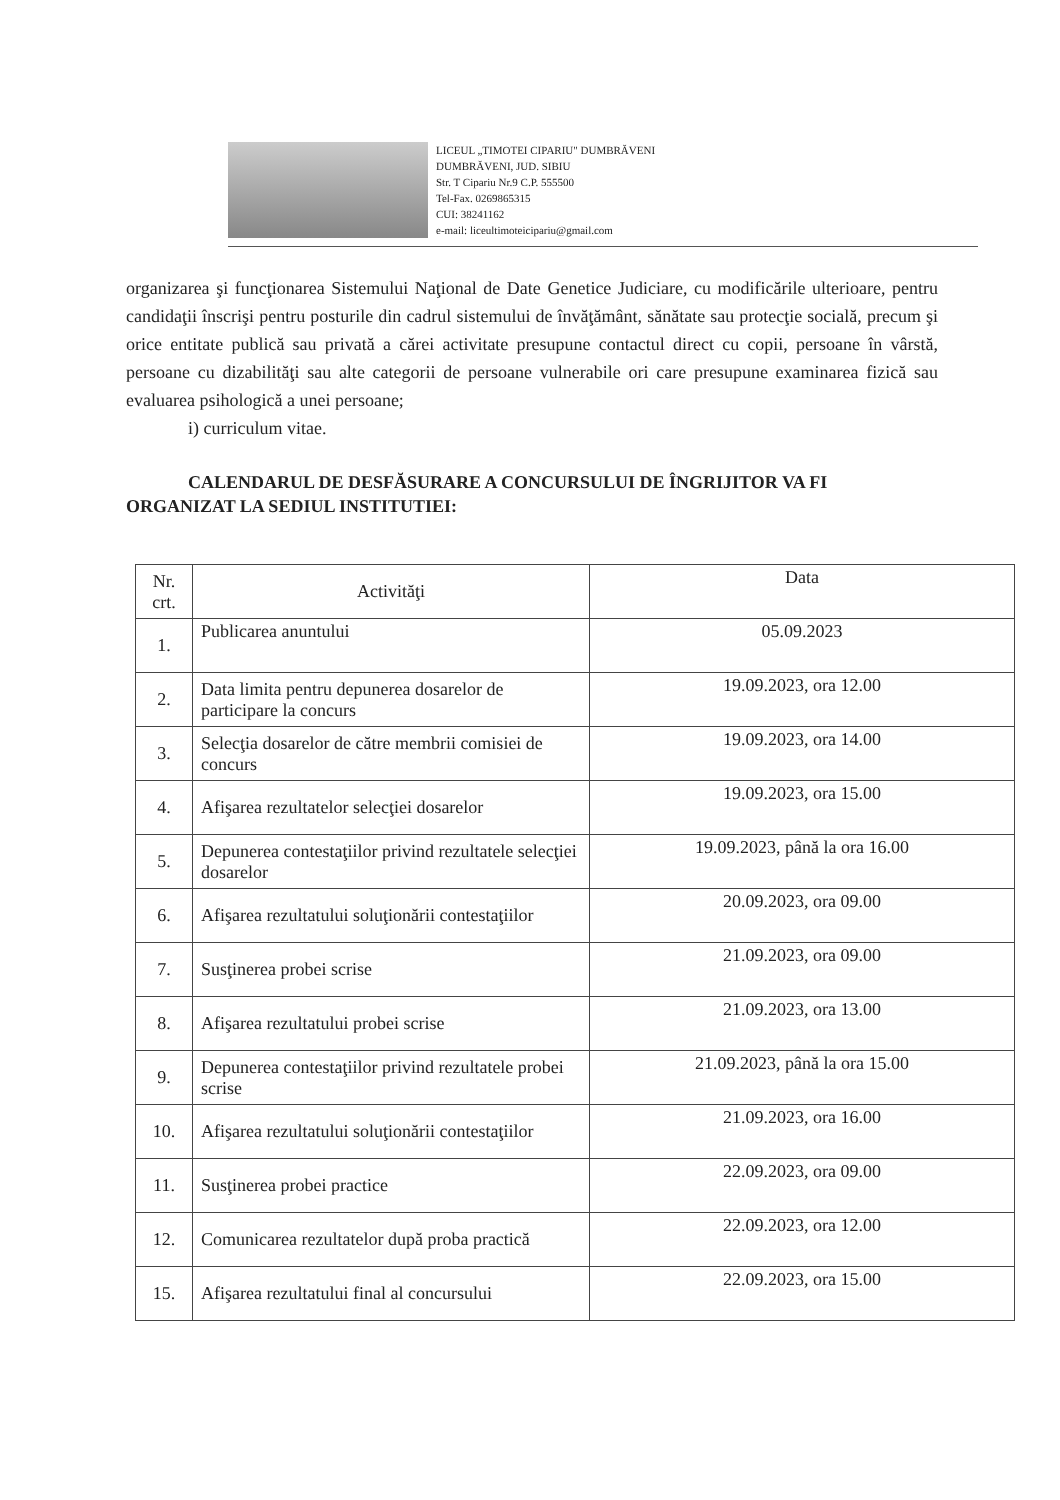LICEUL „TIMOTEI CIPARIU" DUMBRĂVENI
DUMBRĂVENI, JUD. SIBIU
Str. T Cipariu Nr.9 C.P. 555500
Tel-Fax. 0269865315
CUI: 38241162
e-mail: liceultimoteicipariu@gmail.com
organizarea şi funcţionarea Sistemului Naţional de Date Genetice Judiciare, cu modificările ulterioare, pentru candidaţii înscrişi pentru posturile din cadrul sistemului de învăţământ, sănătate sau protecţie socială, precum şi orice entitate publică sau privată a cărei activitate presupune contactul direct cu copii, persoane în vârstă, persoane cu dizabilităţi sau alte categorii de persoane vulnerabile ori care presupune examinarea fizică sau evaluarea psihologică a unei persoane;
i) curriculum vitae.
CALENDARUL DE DESFĂSURARE A CONCURSULUI DE ÎNGRIJITOR VA FI ORGANIZAT LA SEDIUL INSTITUTIEI:
| Nr. crt. | Activităţi | Data |
| --- | --- | --- |
| 1. | Publicarea anuntului | 05.09.2023 |
| 2. | Data limita pentru depunerea dosarelor de participare la concurs | 19.09.2023, ora 12.00 |
| 3. | Selecţia dosarelor de către membrii comisiei de concurs | 19.09.2023, ora 14.00 |
| 4. | Afişarea rezultatelor selecţiei dosarelor | 19.09.2023, ora 15.00 |
| 5. | Depunerea contestaţiilor privind rezultatele selecţiei dosarelor | 19.09.2023, până la ora 16.00 |
| 6. | Afişarea rezultatului soluţionării contestaţiilor | 20.09.2023, ora 09.00 |
| 7. | Susţinerea probei scrise | 21.09.2023, ora 09.00 |
| 8. | Afişarea rezultatului probei scrise | 21.09.2023, ora 13.00 |
| 9. | Depunerea contestaţiilor privind rezultatele probei scrise | 21.09.2023, până la ora 15.00 |
| 10. | Afişarea rezultatului soluţionării contestaţiilor | 21.09.2023, ora 16.00 |
| 11. | Susţinerea probei practice | 22.09.2023, ora 09.00 |
| 12. | Comunicarea rezultatelor după proba practică | 22.09.2023, ora 12.00 |
| 15. | Afişarea rezultatului final al concursului | 22.09.2023, ora 15.00 |